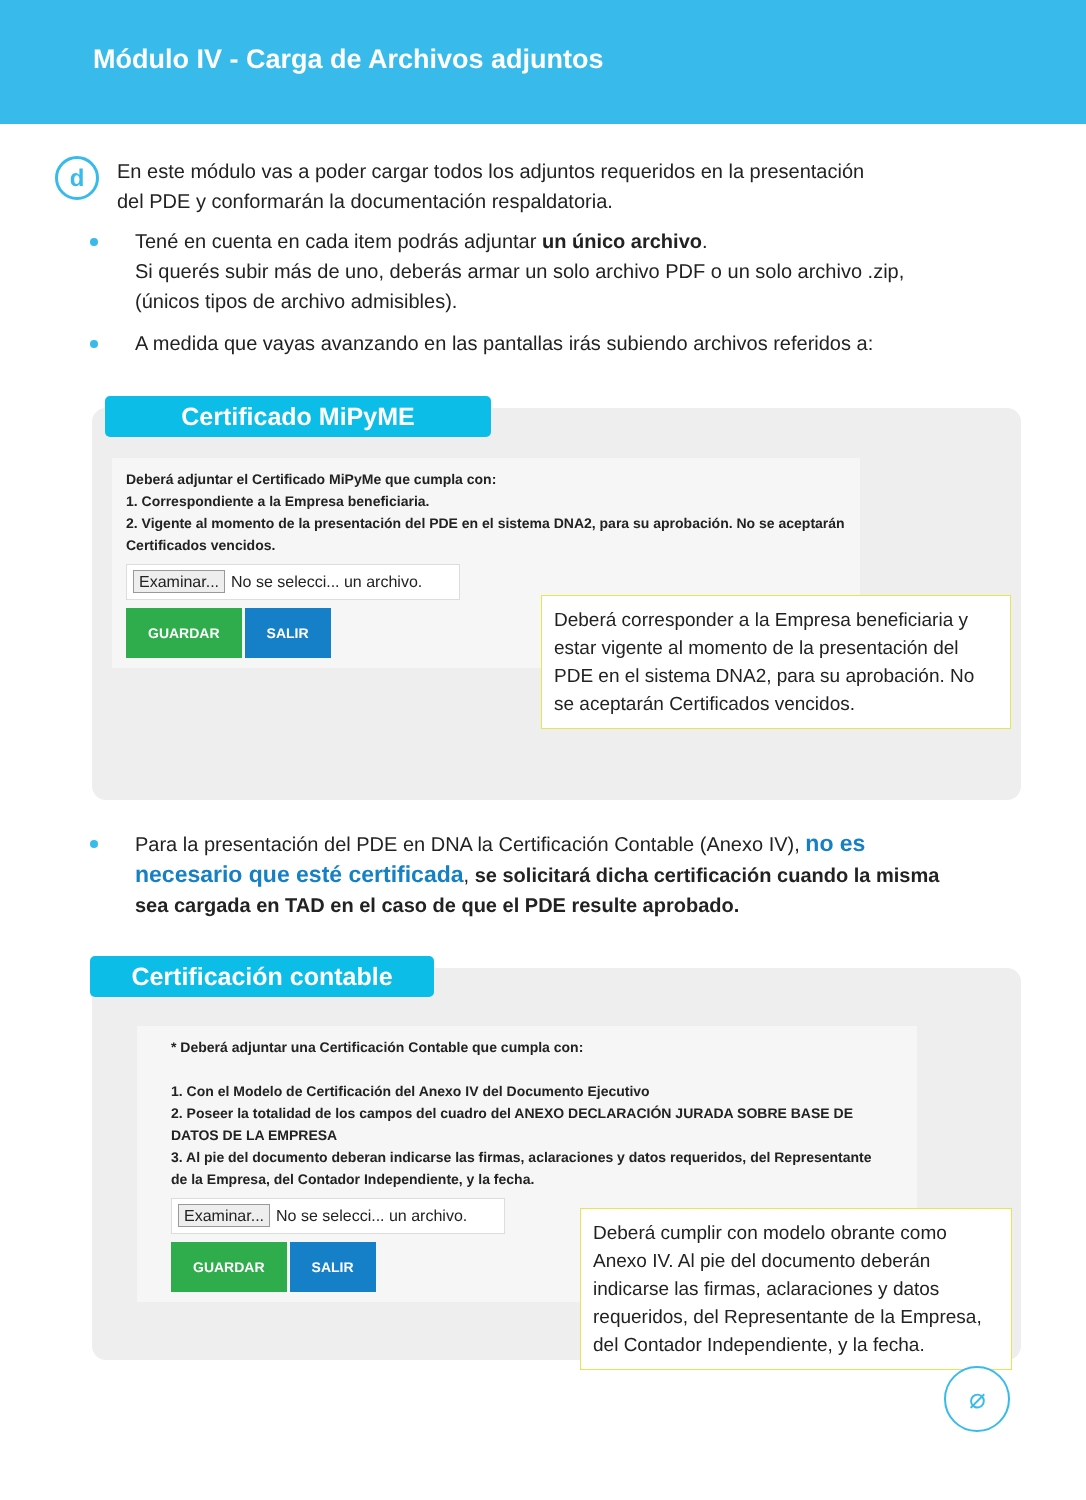Módulo IV - Carga de Archivos adjuntos
d
En este módulo vas a poder cargar todos los adjuntos requeridos en la presentación
del PDE y conformarán la documentación respaldatoria.
Tené en cuenta en cada item podrás adjuntar un único archivo.
Si querés subir más de uno, deberás armar un solo archivo PDF o un solo archivo .zip, (únicos tipos de archivo admisibles).
A medida que vayas avanzando en las pantallas irás subiendo archivos referidos a:
Certificado MiPyME
Deberá adjuntar el Certificado MiPyMe que cumpla con:
1. Correspondiente a la Empresa beneficiaria.
2. Vigente al momento de la presentación del PDE en el sistema DNA2, para su aprobación. No se aceptarán Certificados vencidos.
Examinar... No se selecci... un archivo.
GUARDAR SALIR
Deberá corresponder a la Empresa beneficiaria y estar vigente al momento de la presentación del PDE en el sistema DNA2, para su aprobación. No se aceptarán Certificados vencidos.
Para la presentación del PDE en DNA la Certificación Contable (Anexo IV), no es necesario que esté certificada, se solicitará dicha certificación cuando la misma sea cargada en TAD en el caso de que el PDE resulte aprobado.
Certificación contable
* Deberá adjuntar una Certificación Contable que cumpla con:
1. Con el Modelo de Certificación del Anexo IV del Documento Ejecutivo
2. Poseer la totalidad de los campos del cuadro del ANEXO DECLARACIÓN JURADA SOBRE BASE DE DATOS DE LA EMPRESA
3. Al pie del documento deberan indicarse las firmas, aclaraciones y datos requeridos, del Representante de la Empresa, del Contador Independiente, y la fecha.
Examinar... No se selecci... un archivo.
GUARDAR SALIR
Deberá cumplir con modelo obrante como Anexo IV. Al pie del documento deberán indicarse las firmas, aclaraciones y datos requeridos, del Representante de la Empresa, del Contador Independiente, y la fecha.
⌀